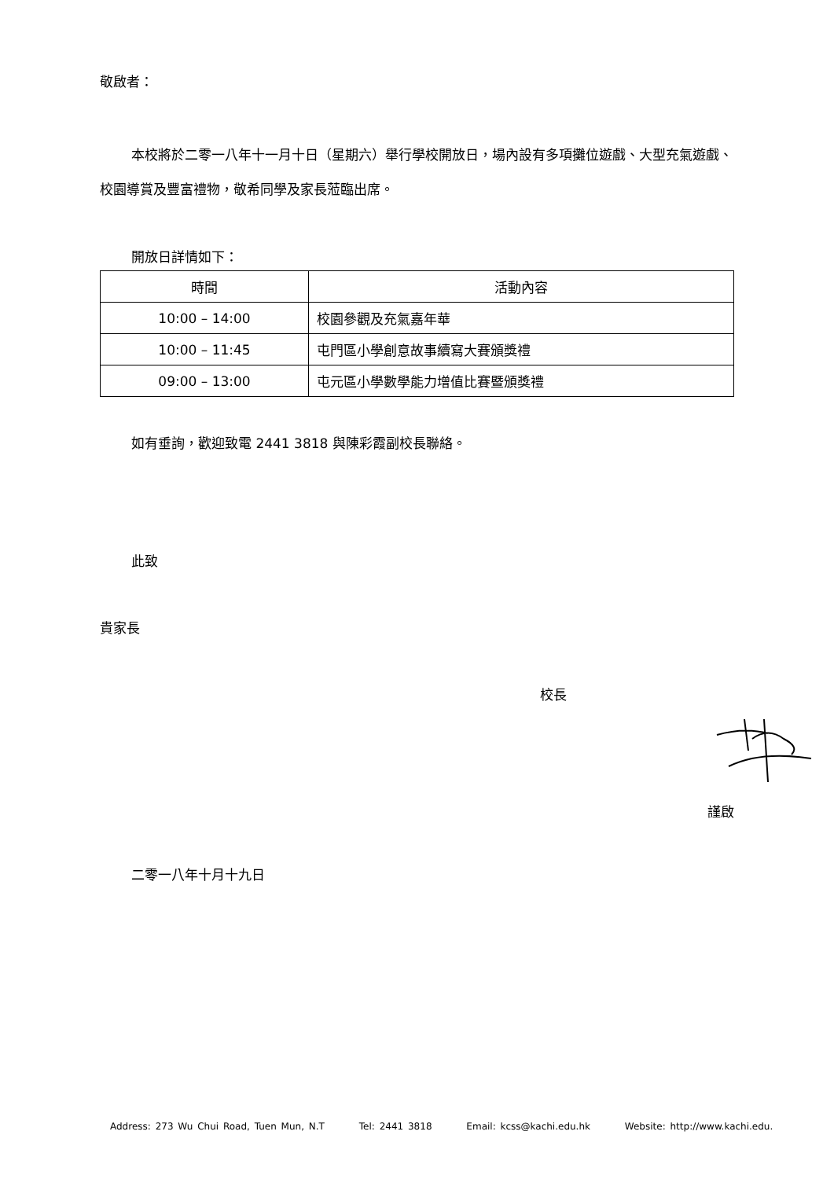敬啟者：
本校將於二零一八年十一月十日（星期六）舉行學校開放日，場內設有多項攤位遊戲、大型充氣遊戲、校園導賞及豐富禮物，敬希同學及家長蒞臨出席。
開放日詳情如下：
| 時間 | 活動內容 |
| --- | --- |
| 10:00 – 14:00 | 校園參觀及充氣嘉年華 |
| 10:00 – 11:45 | 屯門區小學創意故事續寫大賽頒獎禮 |
| 09:00 – 13:00 | 屯元區小學數學能力增值比賽暨頒獎禮 |
如有垂詢，歡迎致電 2441 3818 與陳彩霞副校長聯絡。
此致
貴家長
校長
謹啟
二零一八年十月十九日
Address: 273 Wu Chui Road, Tuen Mun, N.T Tel: 2441 3818 Email: kcss@kachi.edu.hk Website: http://www.kachi.edu.